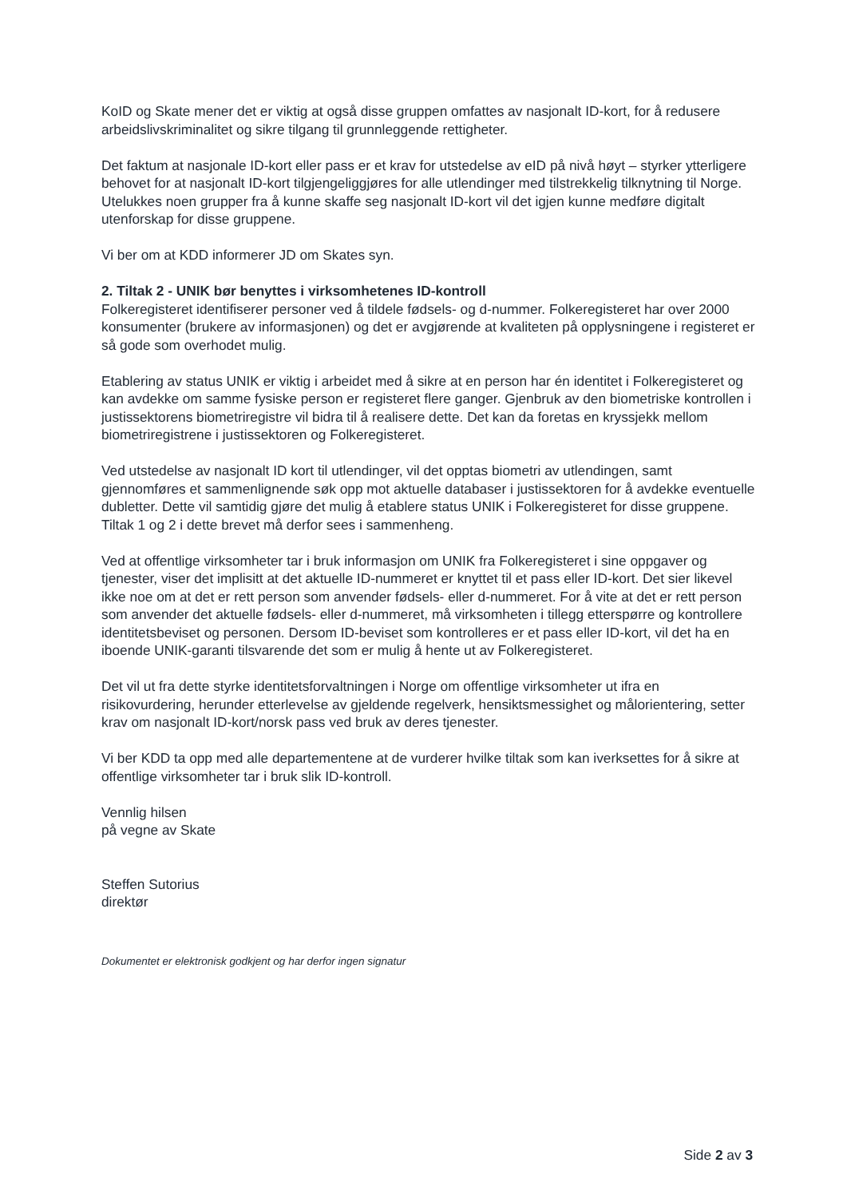KoID og Skate mener det er viktig at også disse gruppen omfattes av nasjonalt ID-kort, for å redusere arbeidslivskriminalitet og sikre tilgang til grunnleggende rettigheter.
Det faktum at nasjonale ID-kort eller pass er et krav for utstedelse av eID på nivå høyt – styrker ytterligere behovet for at nasjonalt ID-kort tilgjengeliggjøres for alle utlendinger med tilstrekkelig tilknytning til Norge. Utelukkes noen grupper fra å kunne skaffe seg nasjonalt ID-kort vil det igjen kunne medføre digitalt utenforskap for disse gruppene.
Vi ber om at KDD informerer JD om Skates syn.
2. Tiltak 2 - UNIK bør benyttes i virksomhetenes ID-kontroll
Folkeregisteret identifiserer personer ved å tildele fødsels- og d-nummer. Folkeregisteret har over 2000 konsumenter (brukere av informasjonen) og det er avgjørende at kvaliteten på opplysningene i registeret er så gode som overhodet mulig.
Etablering av status UNIK er viktig i arbeidet med å sikre at en person har én identitet i Folkeregisteret og kan avdekke om samme fysiske person er registeret flere ganger. Gjenbruk av den biometriske kontrollen i justissektorens biometriregistre vil bidra til å realisere dette. Det kan da foretas en kryssjekk mellom biometriregistrene i justissektoren og Folkeregisteret.
Ved utstedelse av nasjonalt ID kort til utlendinger, vil det opptas biometri av utlendingen, samt gjennomføres et sammenlignende søk opp mot aktuelle databaser i justissektoren for å avdekke eventuelle dubletter. Dette vil samtidig gjøre det mulig å etablere status UNIK i Folkeregisteret for disse gruppene. Tiltak 1 og 2 i dette brevet må derfor sees i sammenheng.
Ved at offentlige virksomheter tar i bruk informasjon om UNIK fra Folkeregisteret i sine oppgaver og tjenester, viser det implisitt at det aktuelle ID-nummeret er knyttet til et pass eller ID-kort. Det sier likevel ikke noe om at det er rett person som anvender fødsels- eller d-nummeret. For å vite at det er rett person som anvender det aktuelle fødsels- eller d-nummeret, må virksomheten i tillegg etterspørre og kontrollere identitetsbeviset og personen. Dersom ID-beviset som kontrolleres er et pass eller ID-kort, vil det ha en iboende UNIK-garanti tilsvarende det som er mulig å hente ut av Folkeregisteret.
Det vil ut fra dette styrke identitetsforvaltningen i Norge om offentlige virksomheter ut ifra en risikovurdering, herunder etterlevelse av gjeldende regelverk, hensiktsmessighet og målorientering, setter krav om nasjonalt ID-kort/norsk pass ved bruk av deres tjenester.
Vi ber KDD ta opp med alle departementene at de vurderer hvilke tiltak som kan iverksettes for å sikre at offentlige virksomheter tar i bruk slik ID-kontroll.
Vennlig hilsen
på vegne av Skate
Steffen Sutorius
direktør
Dokumentet er elektronisk godkjent og har derfor ingen signatur
Side 2 av 3